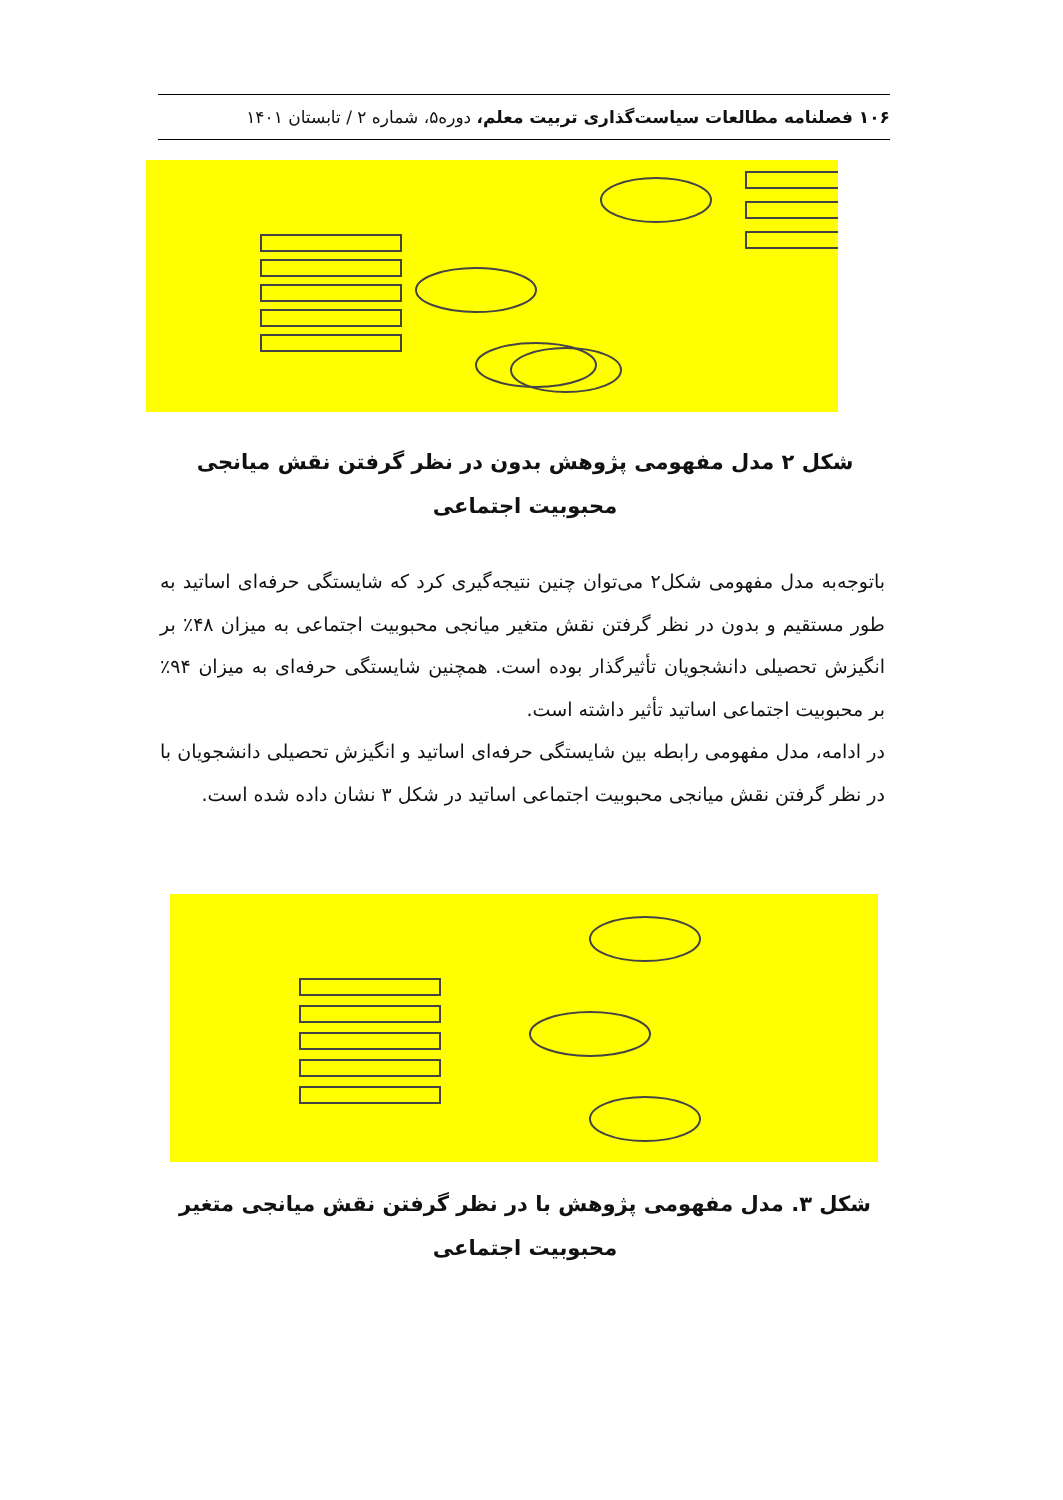۱۰۶ فصلنامه مطالعات سیاست‌گذاری تربیت معلم، دوره۵، شماره ۲ / تابستان ۱۴۰۱
شکل ۲ مدل مفهومی پژوهش بدون در نظر گرفتن نقش میانجی محبوبیت اجتماعی
باتوجه‌به مدل مفهومی شکل۲ می‌توان چنین نتیجه‌گیری کرد که شایستگی حرفه‌ای اساتید به طور مستقیم و بدون در نظر گرفتن نقش متغیر میانجی محبوبیت اجتماعی به میزان ۴۸٪ بر انگیزش تحصیلی دانشجویان تأثیرگذار بوده است. همچنین شایستگی حرفه‌ای به میزان ۹۴٪ بر محبوبیت اجتماعی اساتید تأثیر داشته است.
در ادامه، مدل مفهومی رابطه بین شایستگی حرفه‌ای اساتید و انگیزش تحصیلی دانشجویان با در نظر گرفتن نقش میانجی محبوبیت اجتماعی اساتید در شکل ۳ نشان داده شده است.
شکل ۳. مدل مفهومی پژوهش با در نظر گرفتن نقش میانجی متغیر محبوبیت اجتماعی